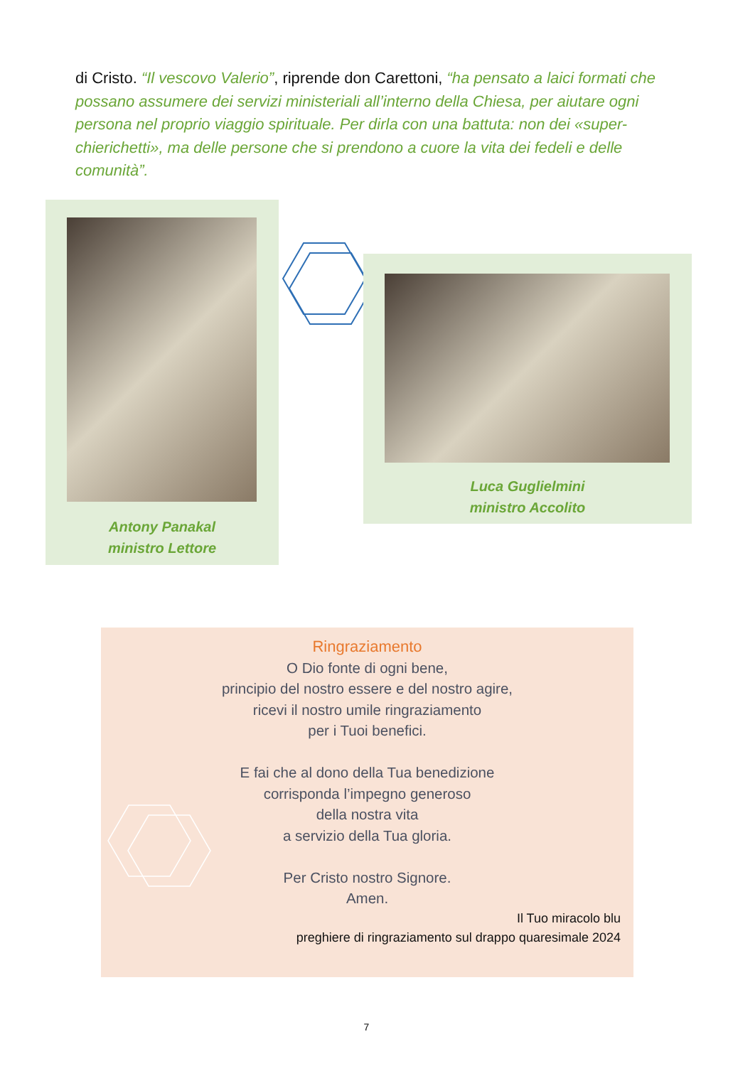di Cristo. “Il vescovo Valerio”, riprende don Carettoni, “ha pensato a laici formati che possano assumere dei servizi ministeriali all’interno della Chiesa, per aiutare ogni persona nel proprio viaggio spirituale. Per dirla con una battuta: non dei «super-chierichetti», ma delle persone che si prendono a cuore la vita dei fedeli e delle comunità”.
Antony Panakal
ministro Lettore
Luca Guglielmini
ministro Accolito
Ringraziamento
O Dio fonte di ogni bene,
principio del nostro essere e del nostro agire,
ricevi il nostro umile ringraziamento
per i Tuoi benefici.
E fai che al dono della Tua benedizione
corrisponda l’impegno generoso
della nostra vita
a servizio della Tua gloria.
Per Cristo nostro Signore.
Amen.
Il Tuo miracolo blu
preghiere di ringraziamento sul drappo quaresimale 2024
7